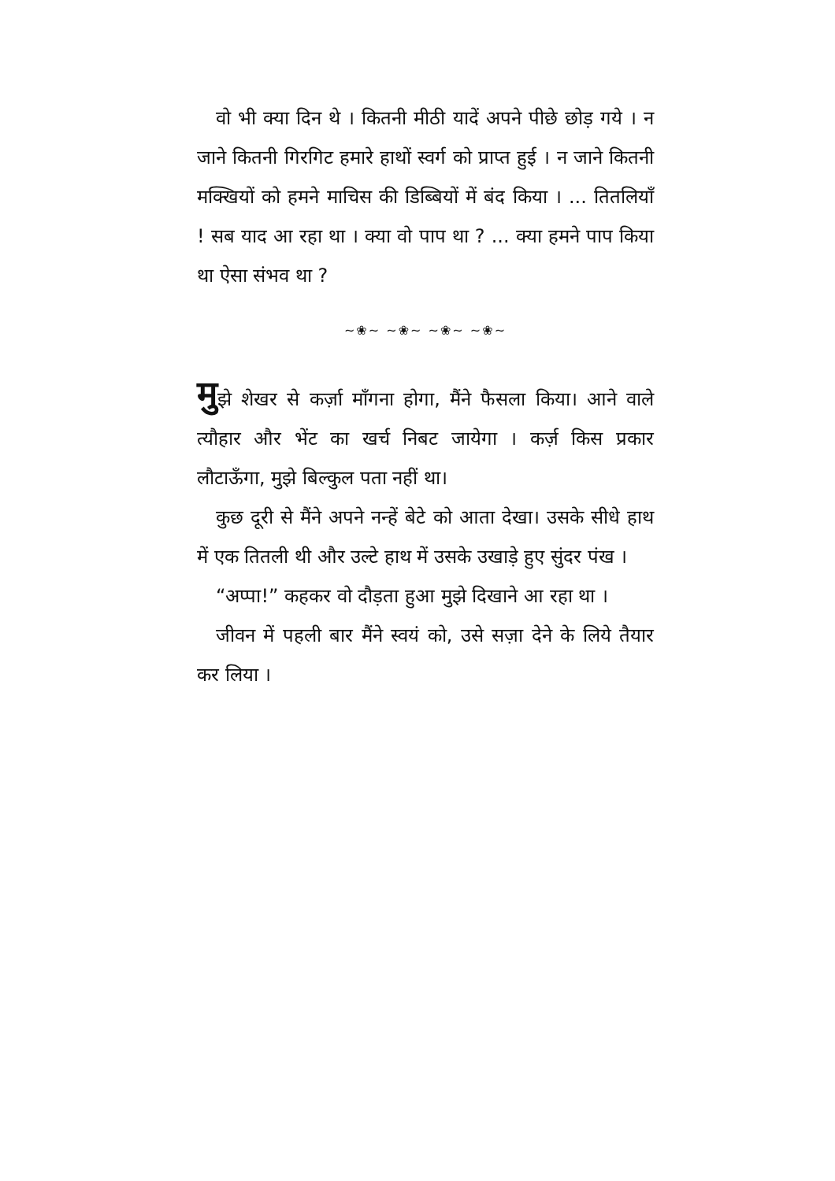वो भी क्या दिन थे । कितनी मीठी यादें अपने पीछे छोड़ गये । न जाने कितनी गिरगिट हमारे हाथों स्वर्ग को प्राप्त हुई । न जाने कितनी मक्खियों को हमने माचिस की डिब्बियों में बंद किया । ... तितलियाँ ! सब याद आ रहा था । क्या वो पाप था ? ... क्या हमने पाप किया था ऐसा संभव था ?
~❀~ ~❀~ ~❀~ ~❀~
मुझे शेखर से कर्ज़ा माँगना होगा, मैंने फैसला किया। आने वाले त्यौहार और भेंट का खर्च निबट जायेगा । कर्ज़ किस प्रकार लौटाऊँगा, मुझे बिल्कुल पता नहीं था।
कुछ दूरी से मैंने अपने नन्हें बेटे को आता देखा। उसके सीधे हाथ में एक तितली थी और उल्टे हाथ में उसके उखाड़े हुए सुंदर पंख ।
“अप्पा!” कहकर वो दौड़ता हुआ मुझे दिखाने आ रहा था ।
जीवन में पहली बार मैंने स्वयं को, उसे सज़ा देने के लिये तैयार कर लिया ।